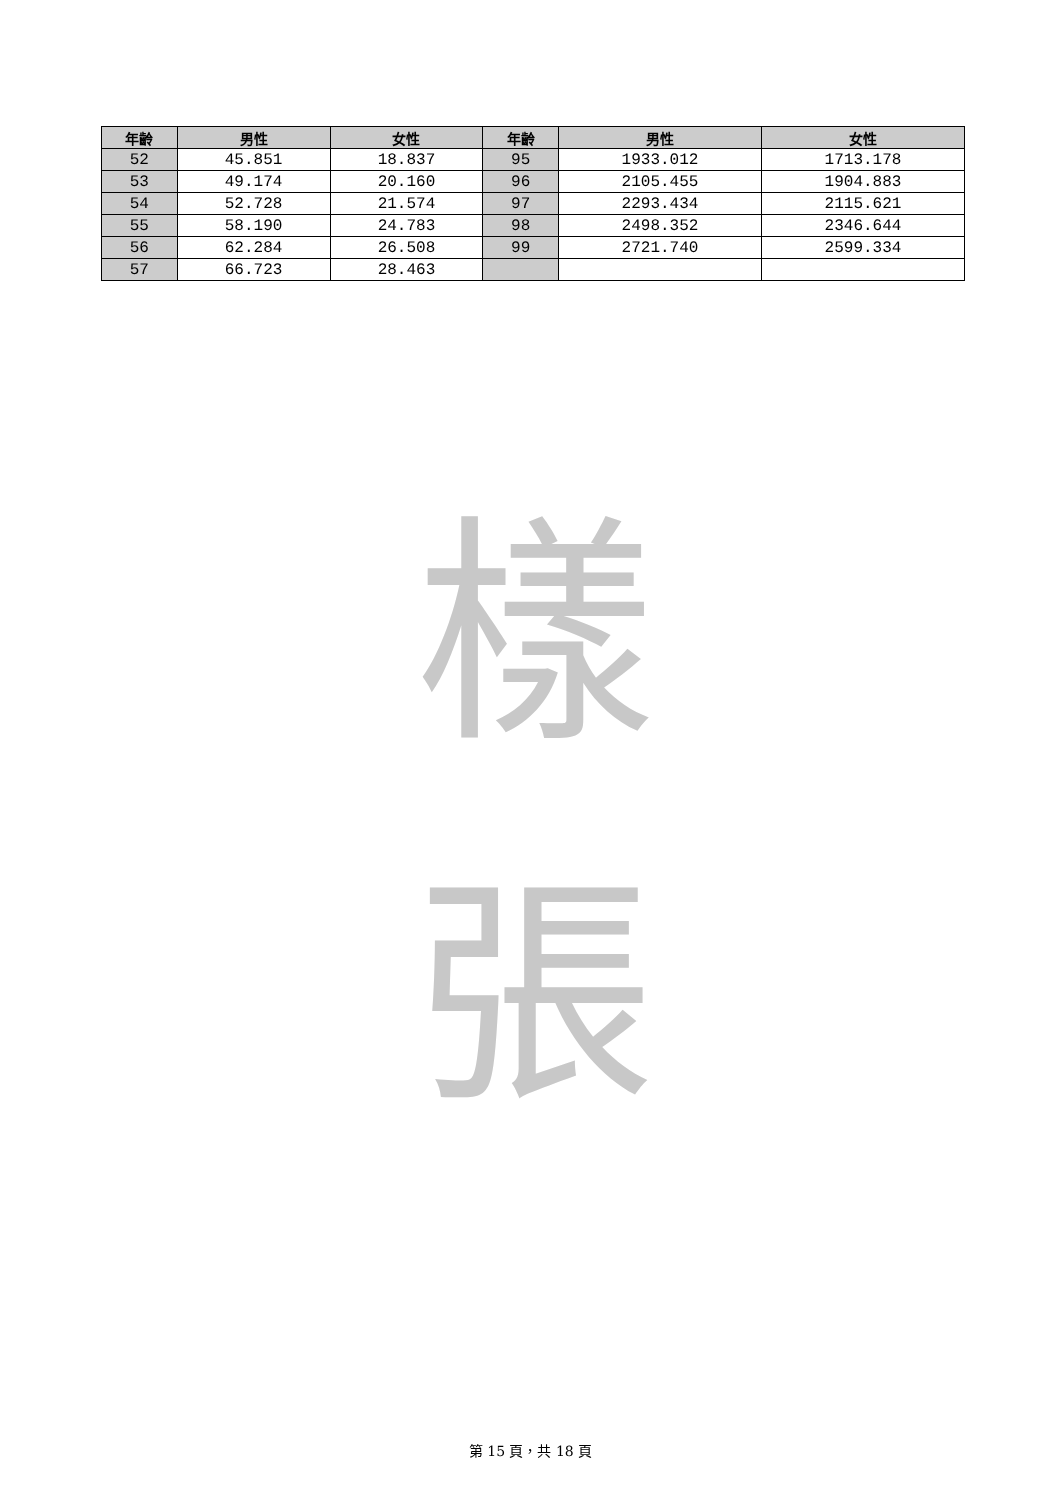| 年齡 | 男性 | 女性 | 年齡 | 男性 | 女性 |
| --- | --- | --- | --- | --- | --- |
| 52 | 45.851 | 18.837 | 95 | 1933.012 | 1713.178 |
| 53 | 49.174 | 20.160 | 96 | 2105.455 | 1904.883 |
| 54 | 52.728 | 21.574 | 97 | 2293.434 | 2115.621 |
| 55 | 58.190 | 24.783 | 98 | 2498.352 | 2346.644 |
| 56 | 62.284 | 26.508 | 99 | 2721.740 | 2599.334 |
| 57 | 66.723 | 28.463 | | | |
樣
張
第 15 頁，共 18 頁